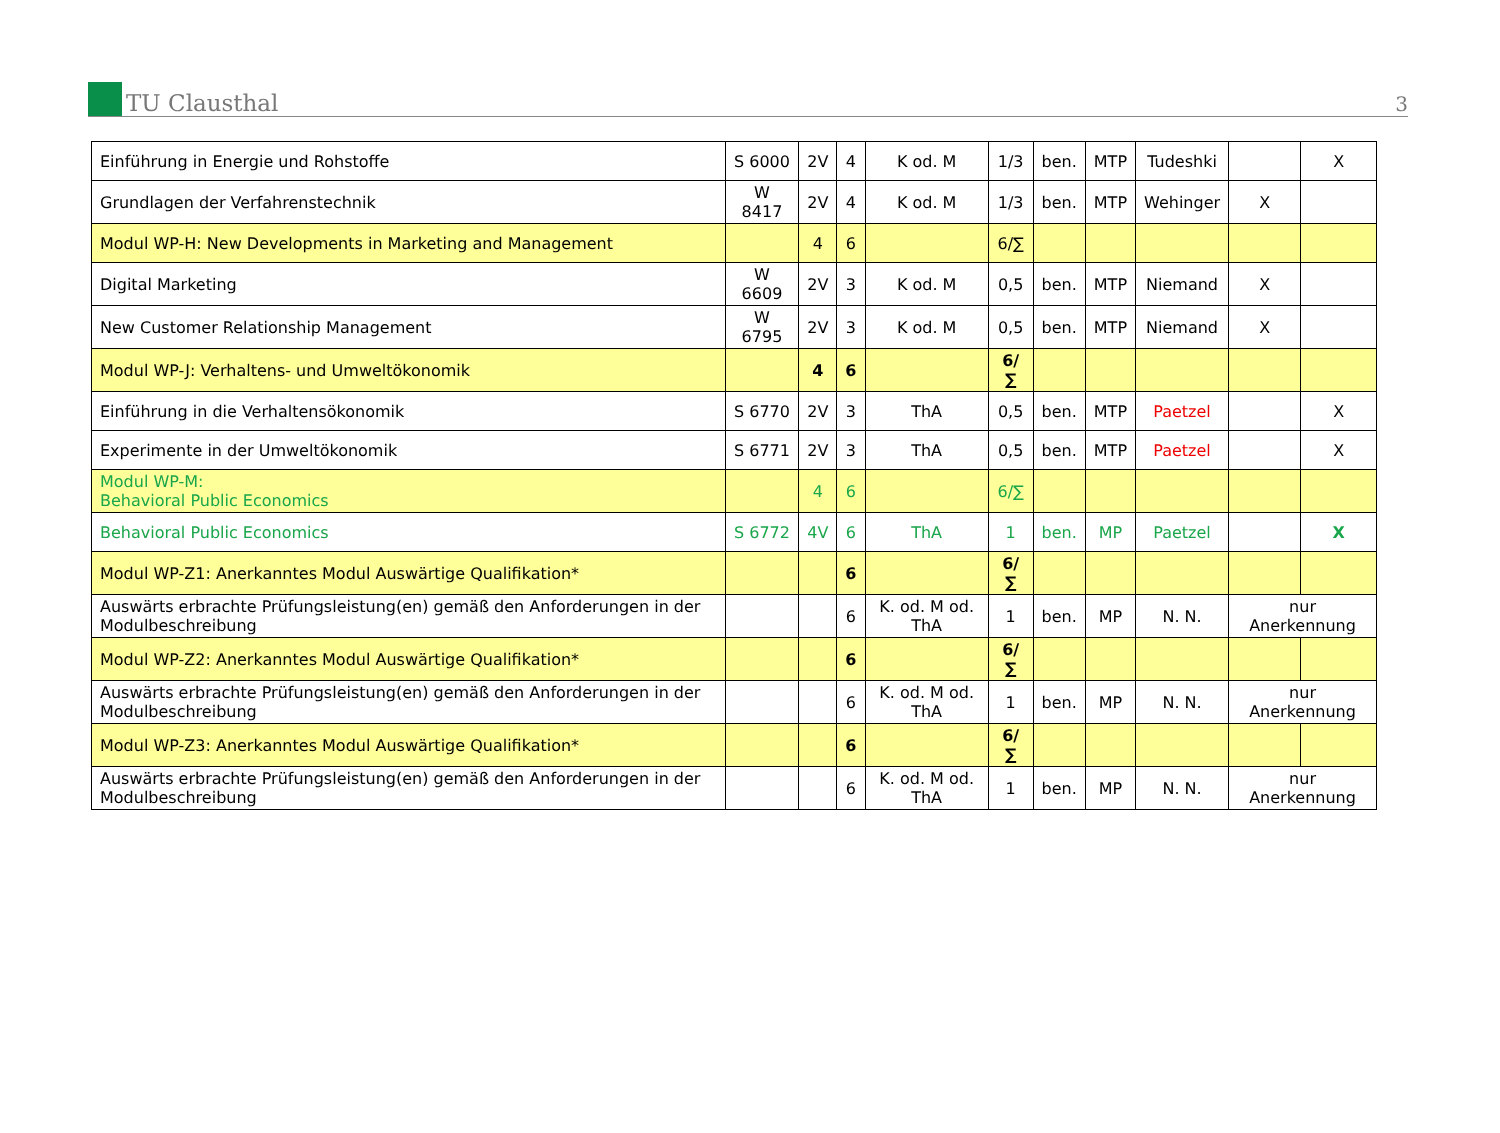TU Clausthal
3
| Einführung in Energie und Rohstoffe | S 6000 | 2V | 4 | K od. M | 1/3 | ben. | MTP | Tudeshki | | X |
| Grundlagen der Verfahrenstechnik | W 8417 | 2V | 4 | K od. M | 1/3 | ben. | MTP | Wehinger | X | |
| Modul WP-H: New Developments in Marketing and Management | | 4 | 6 | | 6/∑ | | | | | |
| Digital Marketing | W 6609 | 2V | 3 | K od. M | 0,5 | ben. | MTP | Niemand | X | |
| New Customer Relationship Management | W 6795 | 2V | 3 | K od. M | 0,5 | ben. | MTP | Niemand | X | |
| Modul WP-J: Verhaltens- und Umweltökonomik | | 4 | 6 | | 6/∑ | | | | | |
| Einführung in die Verhaltensökonomik | S 6770 | 2V | 3 | ThA | 0,5 | ben. | MTP | Paetzel | | X |
| Experimente in der Umweltökonomik | S 6771 | 2V | 3 | ThA | 0,5 | ben. | MTP | Paetzel | | X |
| Modul WP-M: Behavioral Public Economics | | 4 | 6 | | 6/∑ | | | | | |
| Behavioral Public Economics | S 6772 | 4V | 6 | ThA | 1 | ben. | MP | Paetzel | | X |
| Modul WP-Z1: Anerkanntes Modul Auswärtige Qualifikation* | | | 6 | | 6/∑ | | | | | |
| Auswärts erbrachte Prüfungsleistung(en) gemäß den Anforderungen in der Modulbeschreibung | | | 6 | K. od. M od. ThA | 1 | ben. | MP | N. N. | nur Anerkennung | |
| Modul WP-Z2: Anerkanntes Modul Auswärtige Qualifikation* | | | 6 | | 6/∑ | | | | | |
| Auswärts erbrachte Prüfungsleistung(en) gemäß den Anforderungen in der Modulbeschreibung | | | 6 | K. od. M od. ThA | 1 | ben. | MP | N. N. | nur Anerkennung | |
| Modul WP-Z3: Anerkanntes Modul Auswärtige Qualifikation* | | | 6 | | 6/∑ | | | | | |
| Auswärts erbrachte Prüfungsleistung(en) gemäß den Anforderungen in der Modulbeschreibung | | | 6 | K. od. M od. ThA | 1 | ben. | MP | N. N. | nur Anerkennung | |